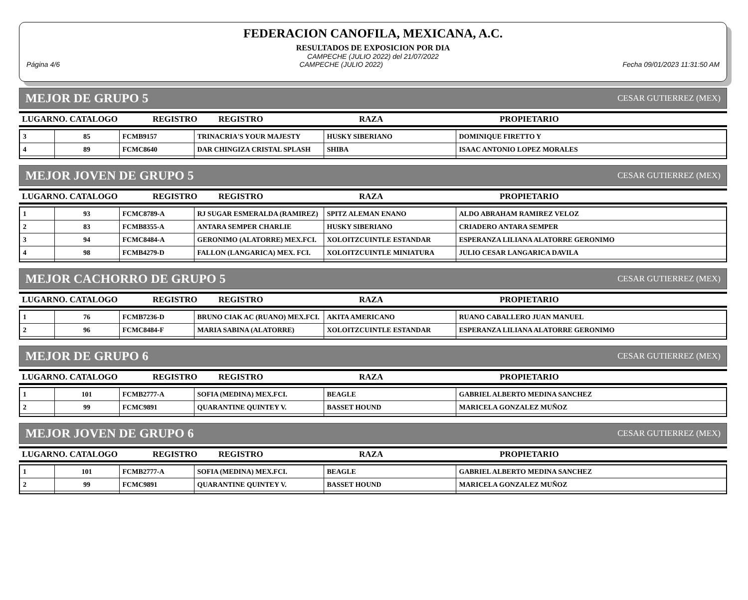FEDERACION CANOFILA, MEXICANA, A.C.
RESULTADOS DE EXPOSICION POR DIA
CAMPECHE (JULIO 2022) del 21/07/2022
Página 4/6 CAMPECHE (JULIO 2022) Fecha 09/01/2023 11:31:50 AM
MEJOR DE GRUPO 5 CESAR GUTIERREZ (MEX)
| LUGARNO. CATALOGO | REGISTRO | REGISTRO | RAZA | PROPIETARIO |
| --- | --- | --- | --- | --- |
| 3 | 85 | FCMB9157 | TRINACRIA'S YOUR MAJESTY | HUSKY SIBERIANO | DOMINIQUE FIRETTO Y |
| 4 | 89 | FCMC8640 | DAR CHINGIZA CRISTAL SPLASH | SHIBA | ISAAC ANTONIO LOPEZ MORALES |
MEJOR JOVEN DE GRUPO 5 CESAR GUTIERREZ (MEX)
| LUGARNO. CATALOGO | REGISTRO | REGISTRO | RAZA | PROPIETARIO |
| --- | --- | --- | --- | --- |
| 1 | 93 | FCMC8789-A | RJ SUGAR ESMERALDA (RAMIREZ) | SPITZ ALEMAN ENANO | ALDO ABRAHAM RAMIREZ VELOZ |
| 2 | 83 | FCMB8355-A | ANTARA SEMPER CHARLIE | HUSKY SIBERIANO | CRIADERO ANTARA SEMPER |
| 3 | 94 | FCMC8484-A | GERONIMO (ALATORRE) MEX.FCI. | XOLOITZCUINTLE ESTANDAR | ESPERANZA LILIANA ALATORRE GERONIMO |
| 4 | 98 | FCMB4279-D | FALLON (LANGARICA) MEX. FCI. | XOLOITZCUINTLE MINIATURA | JULIO CESAR LANGARICA DAVILA |
MEJOR CACHORRO DE GRUPO 5 CESAR GUTIERREZ (MEX)
| LUGARNO. CATALOGO | REGISTRO | REGISTRO | RAZA | PROPIETARIO |
| --- | --- | --- | --- | --- |
| 1 | 76 | FCMB7236-D | BRUNO CIAK AC (RUANO) MEX.FCI. | AKITA AMERICANO | RUANO CABALLERO JUAN MANUEL |
| 2 | 96 | FCMC8484-F | MARIA SABINA (ALATORRE) | XOLOITZCUINTLE ESTANDAR | ESPERANZA LILIANA ALATORRE GERONIMO |
MEJOR DE GRUPO 6 CESAR GUTIERREZ (MEX)
| LUGARNO. CATALOGO | REGISTRO | REGISTRO | RAZA | PROPIETARIO |
| --- | --- | --- | --- | --- |
| 1 | 101 | FCMB2777-A | SOFIA (MEDINA) MEX.FCI. | BEAGLE | GABRIEL ALBERTO MEDINA SANCHEZ |
| 2 | 99 | FCMC9891 | QUARANTINE QUINTEY V. | BASSET HOUND | MARICELA GONZALEZ MUÑOZ |
MEJOR JOVEN DE GRUPO 6 CESAR GUTIERREZ (MEX)
| LUGARNO. CATALOGO | REGISTRO | REGISTRO | RAZA | PROPIETARIO |
| --- | --- | --- | --- | --- |
| 1 | 101 | FCMB2777-A | SOFIA (MEDINA) MEX.FCI. | BEAGLE | GABRIEL ALBERTO MEDINA SANCHEZ |
| 2 | 99 | FCMC9891 | QUARANTINE QUINTEY V. | BASSET HOUND | MARICELA GONZALEZ MUÑOZ |